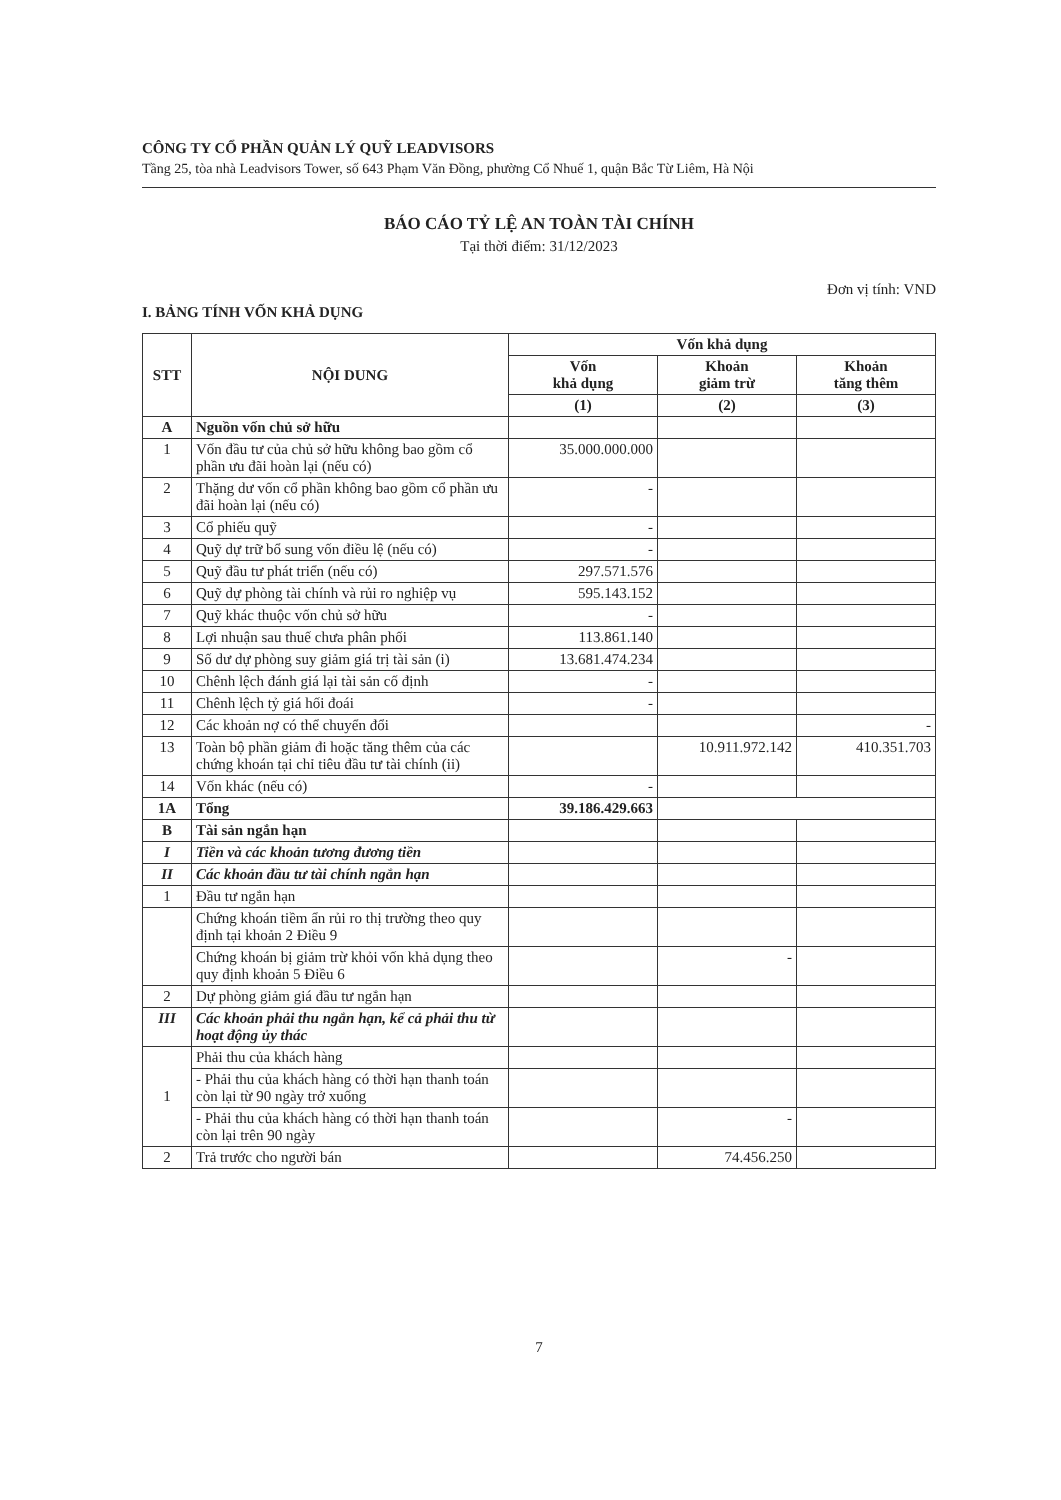CÔNG TY CỔ PHẦN QUẢN LÝ QUỸ LEADVISORS
Tầng 25, tòa nhà Leadvisors Tower, số 643 Phạm Văn Đồng, phường Cổ Nhuế 1, quận Bắc Từ Liêm, Hà Nội
BÁO CÁO TỶ LỆ AN TOÀN TÀI CHÍNH
Tại thời điểm: 31/12/2023
Đơn vị tính: VND
I. BẢNG TÍNH VỐN KHẢ DỤNG
| STT | NỘI DUNG | Vốn khả dụng | | |
| --- | --- | --- | --- | --- |
| | | Vốn khả dụng | Khoản giảm trừ | Khoản tăng thêm |
| | | (1) | (2) | (3) |
| A | Nguồn vốn chủ sở hữu | | | |
| 1 | Vốn đầu tư của chủ sở hữu không bao gồm cổ phần ưu đãi hoàn lại (nếu có) | 35.000.000.000 | | |
| 2 | Thặng dư vốn cổ phần không bao gồm cổ phần ưu đãi hoàn lại (nếu có) | - | | |
| 3 | Cổ phiếu quỹ | - | | |
| 4 | Quỹ dự trữ bổ sung vốn điều lệ (nếu có) | - | | |
| 5 | Quỹ đầu tư phát triển (nếu có) | 297.571.576 | | |
| 6 | Quỹ dự phòng tài chính và rủi ro nghiệp vụ | 595.143.152 | | |
| 7 | Quỹ khác thuộc vốn chủ sở hữu | - | | |
| 8 | Lợi nhuận sau thuế chưa phân phối | 113.861.140 | | |
| 9 | Số dư dự phòng suy giảm giá trị tài sản (i) | 13.681.474.234 | | |
| 10 | Chênh lệch đánh giá lại tài sản cố định | - | | |
| 11 | Chênh lệch tỷ giá hối đoái | - | | |
| 12 | Các khoản nợ có thể chuyển đổi | | | - |
| 13 | Toàn bộ phần giảm đi hoặc tăng thêm của các chứng khoán tại chỉ tiêu đầu tư tài chính (ii) | | 10.911.972.142 | 410.351.703 |
| 14 | Vốn khác (nếu có) | - | | |
| 1A | Tổng | 39.186.429.663 | | |
| B | Tài sản ngắn hạn | | | |
| I | Tiền và các khoản tương đương tiền | | | |
| II | Các khoản đầu tư tài chính ngắn hạn | | | |
| 1 | Đầu tư ngắn hạn | | | |
| | Chứng khoán tiềm ẩn rủi ro thị trường theo quy định tại khoản 2 Điều 9 | | | |
| | Chứng khoán bị giảm trừ khỏi vốn khả dụng theo quy định khoản 5 Điều 6 | | - | |
| 2 | Dự phòng giảm giá đầu tư ngắn hạn | | | |
| III | Các khoản phải thu ngắn hạn, kể cả phải thu từ hoạt động ủy thác | | | |
| 1 | Phải thu của khách hàng | | | |
| | - Phải thu của khách hàng có thời hạn thanh toán còn lại từ 90 ngày trở xuống | | | |
| | - Phải thu của khách hàng có thời hạn thanh toán còn lại trên 90 ngày | | - | |
| 2 | Trả trước cho người bán | | 74.456.250 | |
7